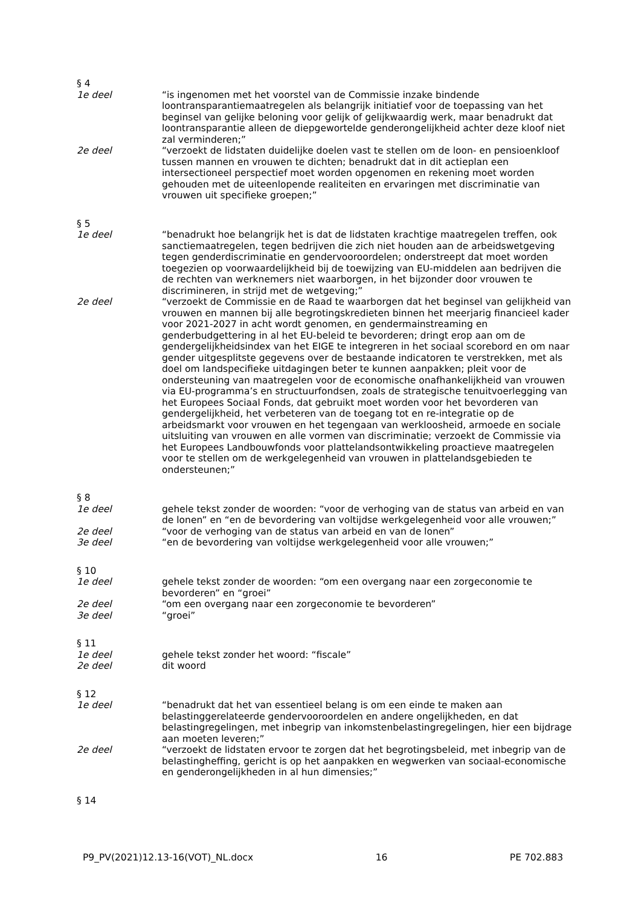§ 4
1e deel “is ingenomen met het voorstel van de Commissie inzake bindende loontransparantiemaatregelen als belangrijk initiatief voor de toepassing van het beginsel van gelijke beloning voor gelijk of gelijkwaardig werk, maar benadrukt dat loontransparantie alleen de diepgewortelde genderongelijkheid achter deze kloof niet zal verminderen;”
2e deel “verzoekt de lidstaten duidelijke doelen vast te stellen om de loon- en pensioenkloof tussen mannen en vrouwen te dichten; benadrukt dat in dit actieplan een intersectioneel perspectief moet worden opgenomen en rekening moet worden gehouden met de uiteenlopende realiteiten en ervaringen met discriminatie van vrouwen uit specifieke groepen;”
§ 5
1e deel “benadrukt hoe belangrijk het is dat de lidstaten krachtige maatregelen treffen, ook sanctiemaatregelen, tegen bedrijven die zich niet houden aan de arbeidswetgeving tegen genderdiscriminatie en gendervooroordelen; onderstreept dat moet worden toegezien op voorwaardelijkheid bij de toewijzing van EU-middelen aan bedrijven die de rechten van werknemers niet waarborgen, in het bijzonder door vrouwen te discrimineren, in strijd met de wetgeving;”
2e deel “verzoekt de Commissie en de Raad te waarborgen dat het beginsel van gelijkheid van vrouwen en mannen bij alle begrotingskredieten binnen het meerjarig financieel kader voor 2021-2027 in acht wordt genomen, en gendermainstreaming en genderbudgettering in al het EU-beleid te bevorderen; dringt erop aan om de gendergelijkheidsindex van het EIGE te integreren in het sociaal scorebord en om naar gender uitgesplitste gegevens over de bestaande indicatoren te verstrekken, met als doel om landspecifieke uitdagingen beter te kunnen aanpakken; pleit voor de ondersteuning van maatregelen voor de economische onafhankelijkheid van vrouwen via EU-programma’s en structuurfondsen, zoals de strategische tenuitvoerlegging van het Europees Sociaal Fonds, dat gebruikt moet worden voor het bevorderen van gendergelijkheid, het verbeteren van de toegang tot en re-integratie op de arbeidsmarkt voor vrouwen en het tegengaan van werkloosheid, armoede en sociale uitsluiting van vrouwen en alle vormen van discriminatie; verzoekt de Commissie via het Europees Landbouwfonds voor plattelandsontwikkeling proactieve maatregelen voor te stellen om de werkgelegenheid van vrouwen in plattelandsgebieden te ondersteunen;”
§ 8
1e deel gehele tekst zonder de woorden: “voor de verhoging van de status van arbeid en van de lonen” en “en de bevordering van voltijdse werkgelegenheid voor alle vrouwen;”
2e deel “voor de verhoging van de status van arbeid en van de lonen”
3e deel “en de bevordering van voltijdse werkgelegenheid voor alle vrouwen;”
§ 10
1e deel gehele tekst zonder de woorden: “om een overgang naar een zorgeconomie te bevorderen” en “groei”
2e deel “om een overgang naar een zorgeconomie te bevorderen”
3e deel “groei”
§ 11
1e deel gehele tekst zonder het woord: “fiscale”
2e deel dit woord
§ 12
1e deel “benadrukt dat het van essentieel belang is om een einde te maken aan belastinggerelateerde gendervooroordelen en andere ongelijkheden, en dat belastingregelingen, met inbegrip van inkomstenbelastingregelingen, hier een bijdrage aan moeten leveren;”
2e deel “verzoekt de lidstaten ervoor te zorgen dat het begrotingsbeleid, met inbegrip van de belastingheffing, gericht is op het aanpakken en wegwerken van sociaal-economische en genderongelijkheden in al hun dimensies;”
§ 14
P9_PV(2021)12.13-16(VOT)_NL.docx 16 PE 702.883